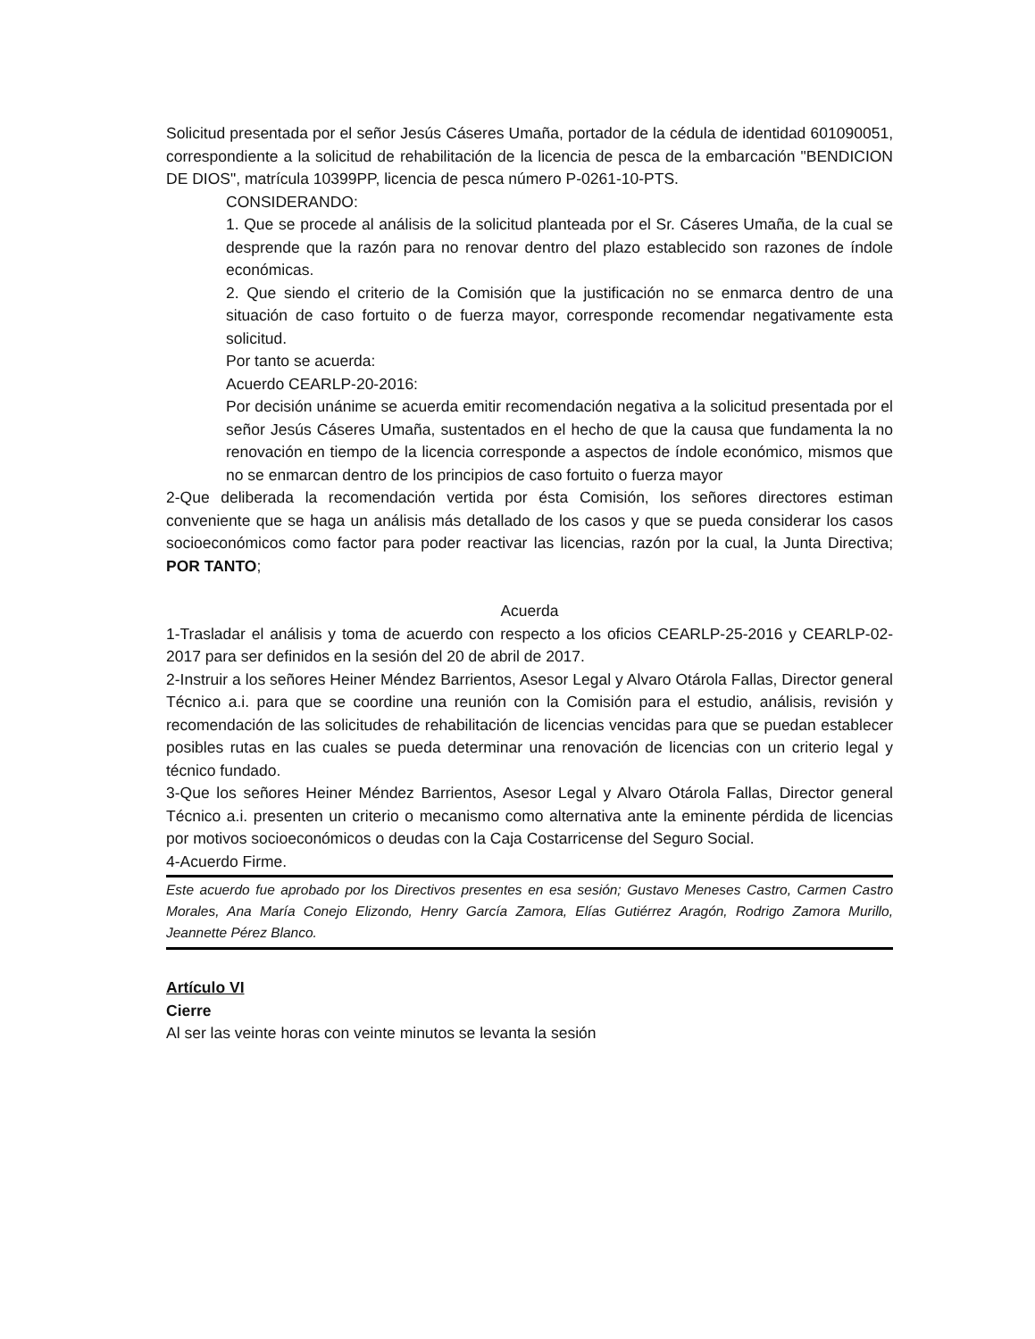Solicitud presentada por el señor Jesús Cáseres Umaña, portador de la cédula de identidad 601090051, correspondiente a la solicitud de rehabilitación de la licencia de pesca de la embarcación "BENDICION DE DIOS", matrícula 10399PP, licencia de pesca número P-0261-10-PTS.
CONSIDERANDO:
1. Que se procede al análisis de la solicitud planteada por el Sr. Cáseres Umaña, de la cual se desprende que la razón para no renovar dentro del plazo establecido son razones de índole económicas.
2. Que siendo el criterio de la Comisión que la justificación no se enmarca dentro de una situación de caso fortuito o de fuerza mayor, corresponde recomendar negativamente esta solicitud.
Por tanto se acuerda:
Acuerdo CEARLP-20-2016:
Por decisión unánime se acuerda emitir recomendación negativa a la solicitud presentada por el señor Jesús Cáseres Umaña, sustentados en el hecho de que la causa que fundamenta la no renovación en tiempo de la licencia corresponde a aspectos de índole económico, mismos que no se enmarcan dentro de los principios de caso fortuito o fuerza mayor
2-Que deliberada la recomendación vertida por ésta Comisión, los señores directores estiman conveniente que se haga un análisis más detallado de los casos y que se pueda considerar los casos socioeconómicos como factor para poder reactivar las licencias, razón por la cual, la Junta Directiva; POR TANTO;
Acuerda
1-Trasladar el análisis y toma de acuerdo con respecto a los oficios CEARLP-25-2016 y CEARLP-02-2017 para ser definidos en la sesión del 20 de abril de 2017.
2-Instruir a los señores Heiner Méndez Barrientos, Asesor Legal y Alvaro Otárola Fallas, Director general Técnico a.i. para que se coordine una reunión con la Comisión para el estudio, análisis, revisión y recomendación de las solicitudes de rehabilitación de licencias vencidas para que se puedan establecer posibles rutas en las cuales se pueda determinar una renovación de licencias con un criterio legal y técnico fundado.
3-Que los señores Heiner Méndez Barrientos, Asesor Legal y Alvaro Otárola Fallas, Director general Técnico a.i. presenten un criterio o mecanismo como alternativa ante la eminente pérdida de licencias por motivos socioeconómicos o deudas con la Caja Costarricense del Seguro Social.
4-Acuerdo Firme.
Este acuerdo fue aprobado por los Directivos presentes en esa sesión; Gustavo Meneses Castro, Carmen Castro Morales, Ana María Conejo Elizondo, Henry García Zamora, Elías Gutiérrez Aragón, Rodrigo Zamora Murillo, Jeannette Pérez Blanco.
Artículo VI
Cierre
Al ser las veinte horas con veinte minutos se levanta la sesión